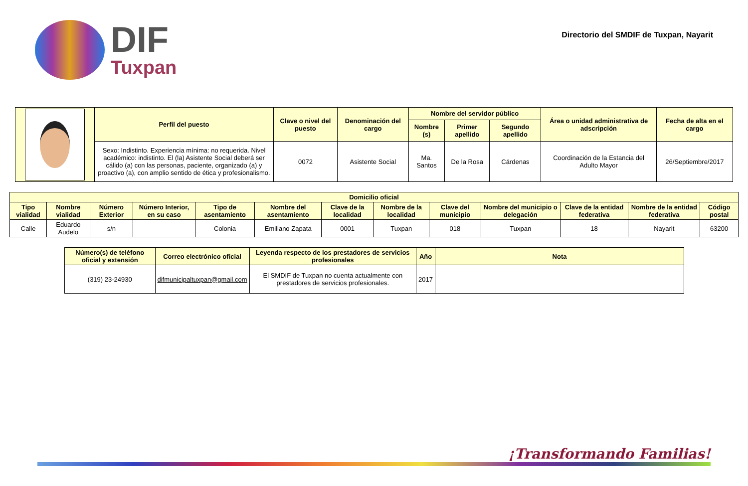DIF
Tuxpan
Directorio del SMDIF de Tuxpan, Nayarit
| | Perfil del puesto | Clave o nivel del puesto | Denominación del cargo | Nombre del servidor público | | | Área o unidad administrativa de adscripción | Fecha de alta en el cargo |
| | | | | Nombre (s) | Primer apellido | Segundo apellido | | |
| | Sexo: Indistinto. Experiencia mínima: no requerida. Nivel académico: indistinto. El (la) Asistente Social deberá ser cálido (a) con las personas, paciente, organizado (a) y proactivo (a), con amplio sentido de ética y profesionalismo. | 0072 | Asistente Social | Ma. Santos | De la Rosa | Cárdenas | Coordinación de la Estancia del Adulto Mayor | 26/Septiembre/2017 |
| Domicilio oficial | | | | | | | | | | | | |
| --- | --- | --- | --- | --- | --- | --- | --- | --- | --- | --- | --- | --- |
| Tipo vialidad | Nombre vialidad | Número Exterior | Número Interior, en su caso | Tipo de asentamiento | Nombre del asentamiento | Clave de la localidad | Nombre de la localidad | Clave del municipio | Nombre del municipio o delegación | Clave de la entidad federativa | Nombre de la entidad federativa | Código postal |
| Calle | Eduardo Audelo | s/n | | Colonia | Emiliano Zapata | 0001 | Tuxpan | 018 | Tuxpan | 18 | Nayarit | 63200 |
| Número(s) de teléfono oficial y extensión | Correo electrónico oficial | Leyenda respecto de los prestadores de servicios profesionales | Año | Nota |
| --- | --- | --- | --- | --- |
| (319) 23-24930 | difmunicipaltuxpan@gmail.com | El SMDIF de Tuxpan no cuenta actualmente con prestadores de servicios profesionales. | 2017 | |
¡Transformando Familias!